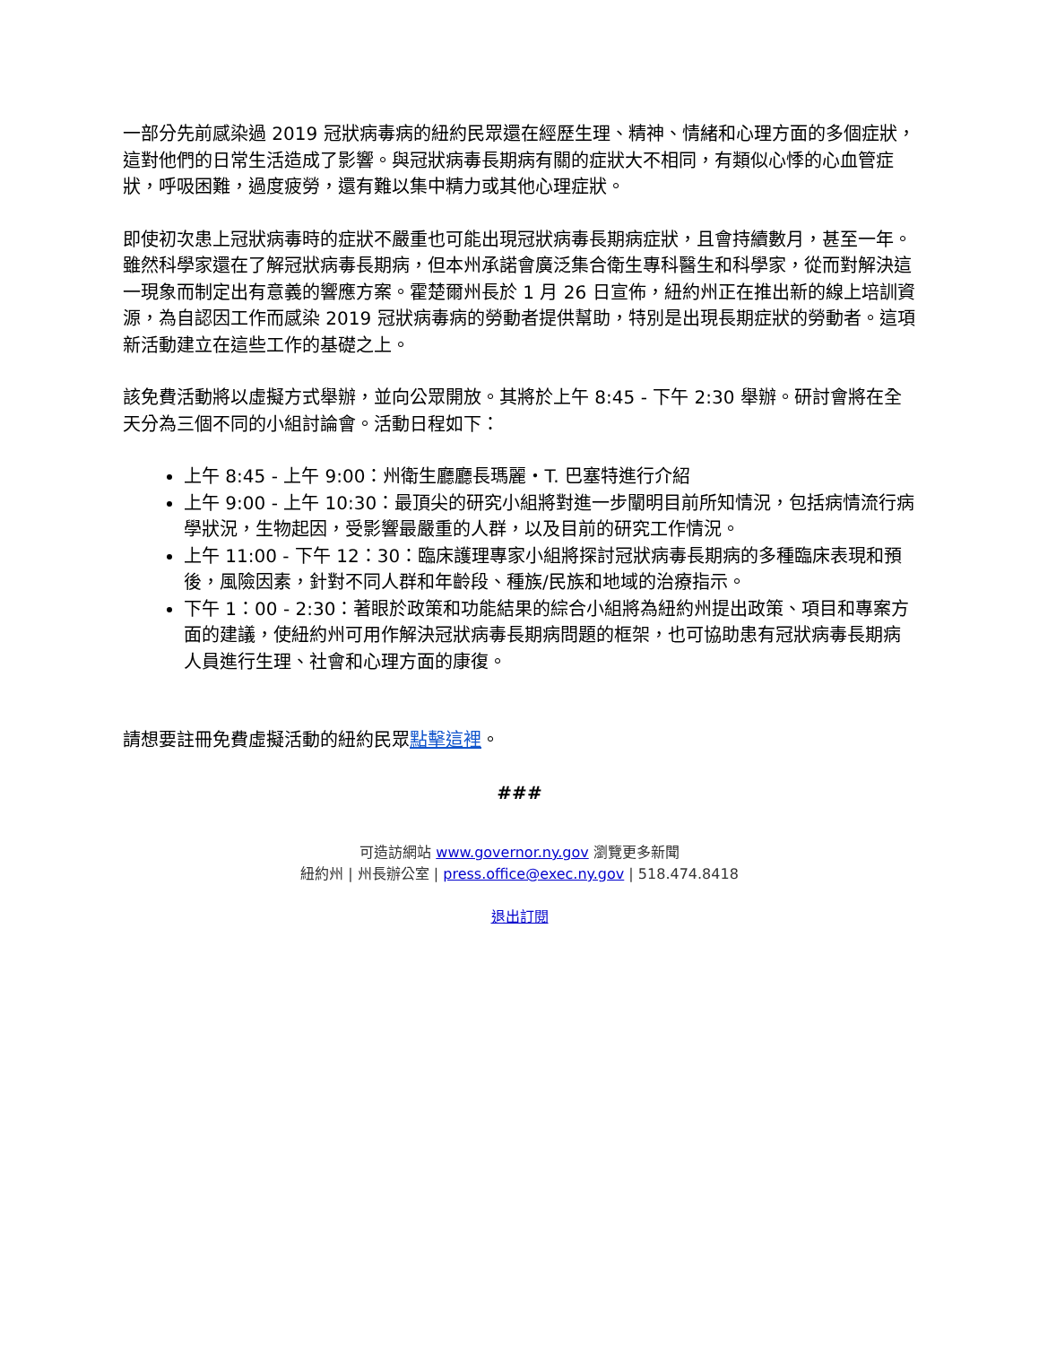一部分先前感染過 2019 冠狀病毒病的紐約民眾還在經歷生理、精神、情緒和心理方面的多個症狀，這對他們的日常生活造成了影響。與冠狀病毒長期病有關的症狀大不相同，有類似心悸的心血管症狀，呼吸困難，過度疲勞，還有難以集中精力或其他心理症狀。
即使初次患上冠狀病毒時的症狀不嚴重也可能出現冠狀病毒長期病症狀，且會持續數月，甚至一年。雖然科學家還在了解冠狀病毒長期病，但本州承諾會廣泛集合衛生專科醫生和科學家，從而對解決這一現象而制定出有意義的響應方案。霍楚爾州長於 1 月 26 日宣佈，紐約州正在推出新的線上培訓資源，為自認因工作而感染 2019 冠狀病毒病的勞動者提供幫助，特別是出現長期症狀的勞動者。這項新活動建立在這些工作的基礎之上。
該免費活動將以虛擬方式舉辦，並向公眾開放。其將於上午 8:45 - 下午 2:30 舉辦。研討會將在全天分為三個不同的小組討論會。活動日程如下：
上午 8:45 - 上午 9:00：州衛生廳廳長瑪麗・T. 巴塞特進行介紹
上午 9:00 - 上午 10:30：最頂尖的研究小組將對進一步闡明目前所知情況，包括病情流行病學狀況，生物起因，受影響最嚴重的人群，以及目前的研究工作情況。
上午 11:00 - 下午 12：30：臨床護理專家小組將探討冠狀病毒長期病的多種臨床表現和預後，風險因素，針對不同人群和年齡段、種族/民族和地域的治療指示。
下午 1：00 - 2:30：著眼於政策和功能結果的綜合小組將為紐約州提出政策、項目和專案方面的建議，使紐約州可用作解決冠狀病毒長期病問題的框架，也可協助患有冠狀病毒長期病人員進行生理、社會和心理方面的康復。
請想要註冊免費虛擬活動的紐約民眾點擊這裡。
###
可造訪網站 www.governor.ny.gov 瀏覽更多新聞
紐約州 | 州長辦公室 | press.office@exec.ny.gov | 518.474.8418
退出訂閱